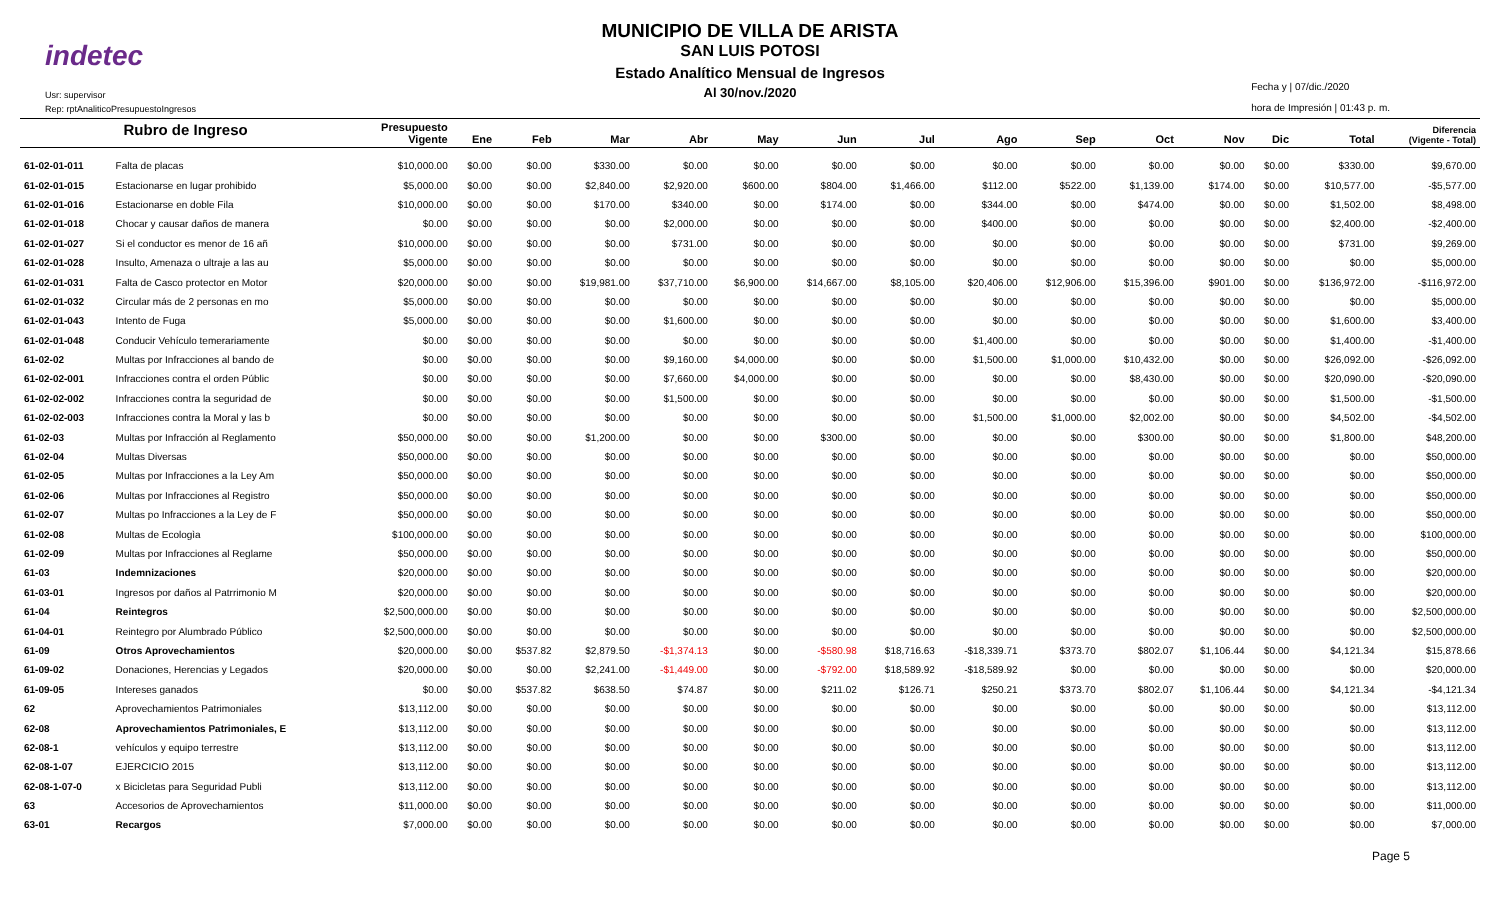indetec
Usr: supervisor
Rep: rptAnaliticoPresupuestoIngresos
MUNICIPIO DE VILLA DE ARISTA
SAN LUIS POTOSI
Estado Analítico Mensual de Ingresos
Al 30/nov./2020
Fecha y | 07/dic./2020
hora de Impresión | 01:43 p. m.
| Rubro de Ingreso | | Presupuesto Vigente | Ene | Feb | Mar | Abr | May | Jun | Jul | Ago | Sep | Oct | Nov | Dic | Total | Diferencia (Vigente - Total) |
| --- | --- | --- | --- | --- | --- | --- | --- | --- | --- | --- | --- | --- | --- | --- | --- | --- |
| 61-02-01-011 | Falta de placas | $10,000.00 | $0.00 | $0.00 | $330.00 | $0.00 | $0.00 | $0.00 | $0.00 | $0.00 | $0.00 | $0.00 | $0.00 | $0.00 | $330.00 | $9,670.00 |
| 61-02-01-015 | Estacionarse en lugar prohibido | $5,000.00 | $0.00 | $0.00 | $2,840.00 | $2,920.00 | $600.00 | $804.00 | $1,466.00 | $112.00 | $522.00 | $1,139.00 | $174.00 | $0.00 | $10,577.00 | -$5,577.00 |
| 61-02-01-016 | Estacionarse en doble Fila | $10,000.00 | $0.00 | $0.00 | $170.00 | $340.00 | $0.00 | $174.00 | $0.00 | $344.00 | $0.00 | $474.00 | $0.00 | $0.00 | $1,502.00 | $8,498.00 |
| 61-02-01-018 | Chocar y causar daños de manera | $0.00 | $0.00 | $0.00 | $0.00 | $2,000.00 | $0.00 | $0.00 | $0.00 | $400.00 | $0.00 | $0.00 | $0.00 | $0.00 | $2,400.00 | -$2,400.00 |
| 61-02-01-027 | Si el conductor es menor de 16 añ | $10,000.00 | $0.00 | $0.00 | $0.00 | $731.00 | $0.00 | $0.00 | $0.00 | $0.00 | $0.00 | $0.00 | $0.00 | $0.00 | $731.00 | $9,269.00 |
| 61-02-01-028 | Insulto, Amenaza o ultraje a las au | $5,000.00 | $0.00 | $0.00 | $0.00 | $0.00 | $0.00 | $0.00 | $0.00 | $0.00 | $0.00 | $0.00 | $0.00 | $0.00 | $0.00 | $5,000.00 |
| 61-02-01-031 | Falta de Casco protector en Motor | $20,000.00 | $0.00 | $0.00 | $19,981.00 | $37,710.00 | $6,900.00 | $14,667.00 | $8,105.00 | $20,406.00 | $12,906.00 | $15,396.00 | $901.00 | $0.00 | $136,972.00 | -$116,972.00 |
| 61-02-01-032 | Circular más de 2 personas en mo | $5,000.00 | $0.00 | $0.00 | $0.00 | $0.00 | $0.00 | $0.00 | $0.00 | $0.00 | $0.00 | $0.00 | $0.00 | $0.00 | $0.00 | $5,000.00 |
| 61-02-01-043 | Intento de Fuga | $5,000.00 | $0.00 | $0.00 | $0.00 | $1,600.00 | $0.00 | $0.00 | $0.00 | $0.00 | $0.00 | $0.00 | $0.00 | $0.00 | $1,600.00 | $3,400.00 |
| 61-02-01-048 | Conducir Vehículo temerariamente | $0.00 | $0.00 | $0.00 | $0.00 | $0.00 | $0.00 | $0.00 | $0.00 | $1,400.00 | $0.00 | $0.00 | $0.00 | $0.00 | $1,400.00 | -$1,400.00 |
| 61-02-02 | Multas por Infracciones al bando de | $0.00 | $0.00 | $0.00 | $0.00 | $9,160.00 | $4,000.00 | $0.00 | $0.00 | $1,500.00 | $1,000.00 | $10,432.00 | $0.00 | $0.00 | $26,092.00 | -$26,092.00 |
| 61-02-02-001 | Infracciones contra el orden Públic | $0.00 | $0.00 | $0.00 | $0.00 | $7,660.00 | $4,000.00 | $0.00 | $0.00 | $0.00 | $0.00 | $8,430.00 | $0.00 | $0.00 | $20,090.00 | -$20,090.00 |
| 61-02-02-002 | Infracciones contra la seguridad de | $0.00 | $0.00 | $0.00 | $0.00 | $1,500.00 | $0.00 | $0.00 | $0.00 | $0.00 | $0.00 | $0.00 | $0.00 | $0.00 | $1,500.00 | -$1,500.00 |
| 61-02-02-003 | Infracciones contra la Moral y las b | $0.00 | $0.00 | $0.00 | $0.00 | $0.00 | $0.00 | $0.00 | $0.00 | $1,500.00 | $1,000.00 | $2,002.00 | $0.00 | $0.00 | $4,502.00 | -$4,502.00 |
| 61-02-03 | Multas por Infracción al Reglamento | $50,000.00 | $0.00 | $0.00 | $1,200.00 | $0.00 | $0.00 | $300.00 | $0.00 | $0.00 | $0.00 | $300.00 | $0.00 | $0.00 | $1,800.00 | $48,200.00 |
| 61-02-04 | Multas Diversas | $50,000.00 | $0.00 | $0.00 | $0.00 | $0.00 | $0.00 | $0.00 | $0.00 | $0.00 | $0.00 | $0.00 | $0.00 | $0.00 | $0.00 | $50,000.00 |
| 61-02-05 | Multas por Infracciones a la Ley Am | $50,000.00 | $0.00 | $0.00 | $0.00 | $0.00 | $0.00 | $0.00 | $0.00 | $0.00 | $0.00 | $0.00 | $0.00 | $0.00 | $0.00 | $50,000.00 |
| 61-02-06 | Multas por Infracciones al Registro | $50,000.00 | $0.00 | $0.00 | $0.00 | $0.00 | $0.00 | $0.00 | $0.00 | $0.00 | $0.00 | $0.00 | $0.00 | $0.00 | $0.00 | $50,000.00 |
| 61-02-07 | Multas po Infracciones a la Ley de F | $50,000.00 | $0.00 | $0.00 | $0.00 | $0.00 | $0.00 | $0.00 | $0.00 | $0.00 | $0.00 | $0.00 | $0.00 | $0.00 | $0.00 | $50,000.00 |
| 61-02-08 | Multas de Ecologìa | $100,000.00 | $0.00 | $0.00 | $0.00 | $0.00 | $0.00 | $0.00 | $0.00 | $0.00 | $0.00 | $0.00 | $0.00 | $0.00 | $0.00 | $100,000.00 |
| 61-02-09 | Multas por Infracciones al Reglame | $50,000.00 | $0.00 | $0.00 | $0.00 | $0.00 | $0.00 | $0.00 | $0.00 | $0.00 | $0.00 | $0.00 | $0.00 | $0.00 | $0.00 | $50,000.00 |
| 61-03 | Indemnizaciones | $20,000.00 | $0.00 | $0.00 | $0.00 | $0.00 | $0.00 | $0.00 | $0.00 | $0.00 | $0.00 | $0.00 | $0.00 | $0.00 | $0.00 | $20,000.00 |
| 61-03-01 | Ingresos por daños al Patrrimonio M | $20,000.00 | $0.00 | $0.00 | $0.00 | $0.00 | $0.00 | $0.00 | $0.00 | $0.00 | $0.00 | $0.00 | $0.00 | $0.00 | $0.00 | $20,000.00 |
| 61-04 | Reintegros | $2,500,000.00 | $0.00 | $0.00 | $0.00 | $0.00 | $0.00 | $0.00 | $0.00 | $0.00 | $0.00 | $0.00 | $0.00 | $0.00 | $0.00 | $2,500,000.00 |
| 61-04-01 | Reintegro por Alumbrado Público | $2,500,000.00 | $0.00 | $0.00 | $0.00 | $0.00 | $0.00 | $0.00 | $0.00 | $0.00 | $0.00 | $0.00 | $0.00 | $0.00 | $0.00 | $2,500,000.00 |
| 61-09 | Otros Aprovechamientos | $20,000.00 | $0.00 | $537.82 | $2,879.50 | -$1,374.13 | $0.00 | -$580.98 | $18,716.63 | -$18,339.71 | $373.70 | $802.07 | $1,106.44 | $0.00 | $4,121.34 | $15,878.66 |
| 61-09-02 | Donaciones, Herencias y Legados | $20,000.00 | $0.00 | $0.00 | $2,241.00 | -$1,449.00 | $0.00 | -$792.00 | $18,589.92 | -$18,589.92 | $0.00 | $0.00 | $0.00 | $0.00 | $0.00 | $20,000.00 |
| 61-09-05 | Intereses ganados | $0.00 | $0.00 | $537.82 | $638.50 | $74.87 | $0.00 | $211.02 | $126.71 | $250.21 | $373.70 | $802.07 | $1,106.44 | $0.00 | $4,121.34 | -$4,121.34 |
| 62 | Aprovechamientos Patrimoniales | $13,112.00 | $0.00 | $0.00 | $0.00 | $0.00 | $0.00 | $0.00 | $0.00 | $0.00 | $0.00 | $0.00 | $0.00 | $0.00 | $0.00 | $13,112.00 |
| 62-08 | Aprovechamientos Patrimoniales, E | $13,112.00 | $0.00 | $0.00 | $0.00 | $0.00 | $0.00 | $0.00 | $0.00 | $0.00 | $0.00 | $0.00 | $0.00 | $0.00 | $0.00 | $13,112.00 |
| 62-08-1 | vehículos y equipo terrestre | $13,112.00 | $0.00 | $0.00 | $0.00 | $0.00 | $0.00 | $0.00 | $0.00 | $0.00 | $0.00 | $0.00 | $0.00 | $0.00 | $0.00 | $13,112.00 |
| 62-08-1-07 | EJERCICIO 2015 | $13,112.00 | $0.00 | $0.00 | $0.00 | $0.00 | $0.00 | $0.00 | $0.00 | $0.00 | $0.00 | $0.00 | $0.00 | $0.00 | $0.00 | $13,112.00 |
| 62-08-1-07-0 | x Bicicletas para Seguridad Publi | $13,112.00 | $0.00 | $0.00 | $0.00 | $0.00 | $0.00 | $0.00 | $0.00 | $0.00 | $0.00 | $0.00 | $0.00 | $0.00 | $0.00 | $13,112.00 |
| 63 | Accesorios de Aprovechamientos | $11,000.00 | $0.00 | $0.00 | $0.00 | $0.00 | $0.00 | $0.00 | $0.00 | $0.00 | $0.00 | $0.00 | $0.00 | $0.00 | $0.00 | $11,000.00 |
| 63-01 | Recargos | $7,000.00 | $0.00 | $0.00 | $0.00 | $0.00 | $0.00 | $0.00 | $0.00 | $0.00 | $0.00 | $0.00 | $0.00 | $0.00 | $0.00 | $7,000.00 |
Page 5